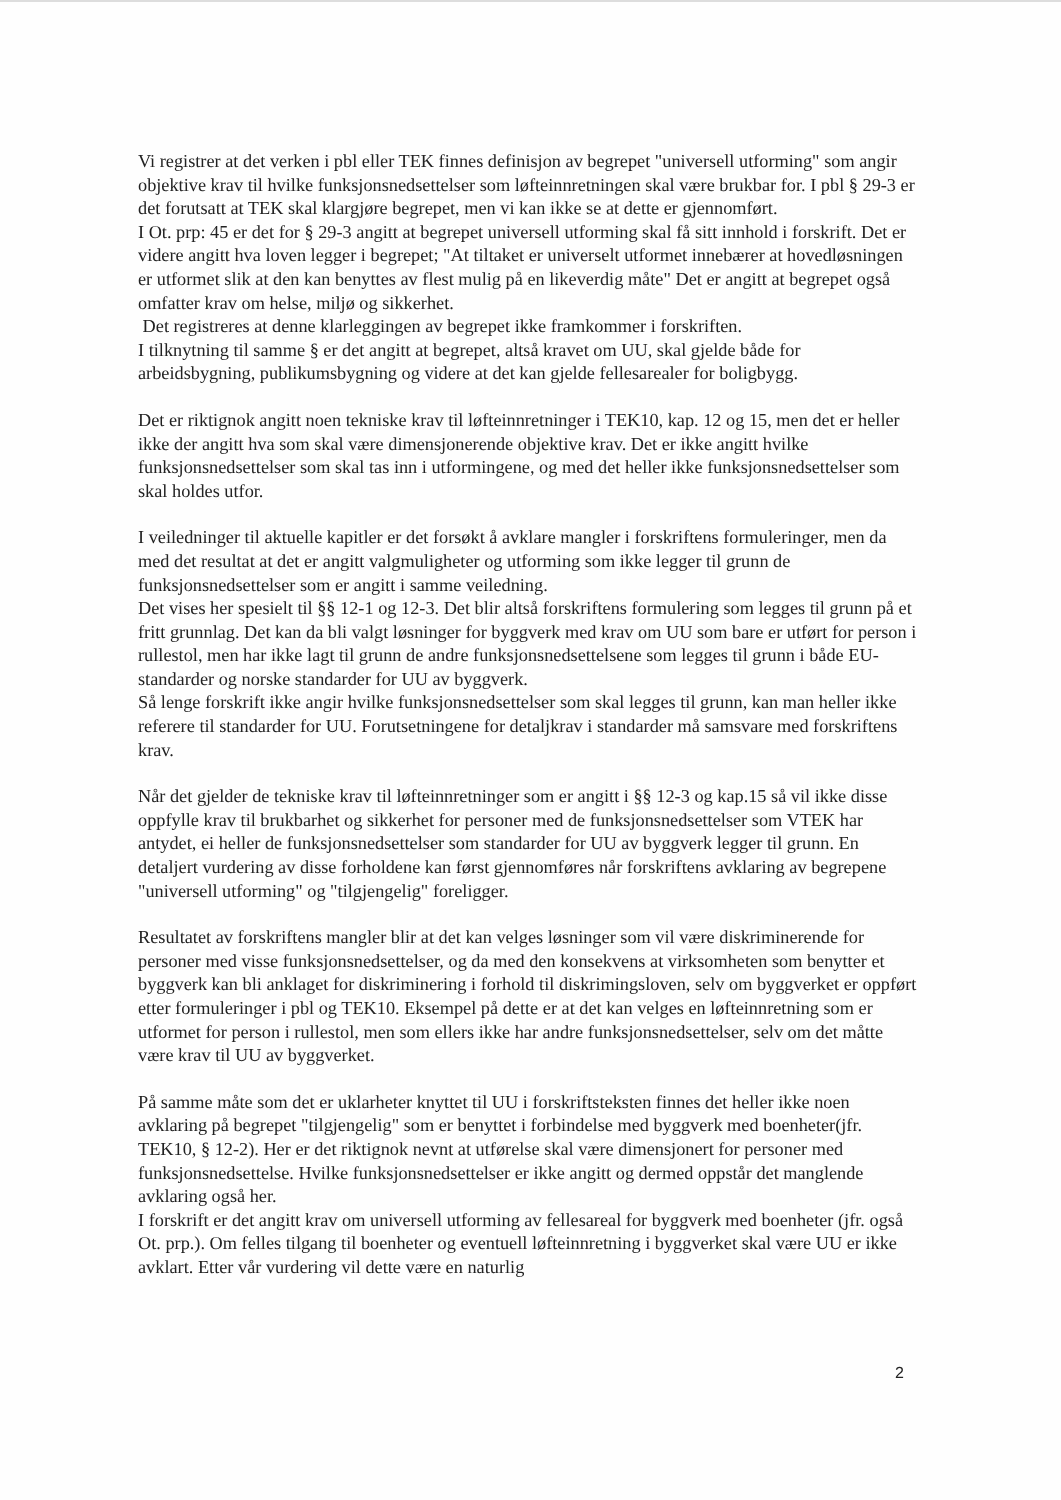Vi registrer at det verken i pbl eller TEK finnes definisjon av begrepet "universell utforming" som angir objektive krav til hvilke funksjonsnedsettelser som løfteinnretningen skal være brukbar for. I pbl § 29-3 er det forutsatt at TEK skal klargjøre begrepet, men vi kan ikke se at dette er gjennomført.
I Ot. prp: 45 er det for § 29-3 angitt at begrepet universell utforming skal få sitt innhold i forskrift. Det er videre angitt hva loven legger i begrepet; "At tiltaket er universelt utformet innebærer at hovedløsningen er utformet slik at den kan benyttes av flest mulig på en likeverdig måte" Det er angitt at begrepet også omfatter krav om helse, miljø og sikkerhet.
Det registreres at denne klarleggingen av begrepet ikke framkommer i forskriften.
I tilknytning til samme § er det angitt at begrepet, altså kravet om UU, skal gjelde både for arbeidsbygning, publikumsbygning og videre at det kan gjelde fellesarealer for boligbygg.
Det er riktignok angitt noen tekniske krav til løfteinnretninger i TEK10, kap. 12 og 15, men det er heller ikke der angitt hva som skal være dimensjonerende objektive krav. Det er ikke angitt hvilke funksjonsnedsettelser som skal tas inn i utformingene, og med det heller ikke funksjonsnedsettelser som skal holdes utfor.
I veiledninger til aktuelle kapitler er det forsøkt å avklare mangler i forskriftens formuleringer, men da med det resultat at det er angitt valgmuligheter og utforming som ikke legger til grunn de funksjonsnedsettelser som er angitt i samme veiledning.
Det vises her spesielt til §§ 12-1 og 12-3. Det blir altså forskriftens formulering som legges til grunn på et fritt grunnlag. Det kan da bli valgt løsninger for byggverk med krav om UU som bare er utført for person i rullestol, men har ikke lagt til grunn de andre funksjonsnedsettelsene som legges til grunn i både EU- standarder og norske standarder for UU av byggverk.
Så lenge forskrift ikke angir hvilke funksjonsnedsettelser som skal legges til grunn, kan man heller ikke referere til standarder for UU. Forutsetningene for detaljkrav i standarder må samsvare med forskriftens krav.
Når det gjelder de tekniske krav til løfteinnretninger som er angitt i §§ 12-3 og kap.15 så vil ikke disse oppfylle krav til brukbarhet og sikkerhet for personer med de funksjonsnedsettelser som VTEK har antydet, ei heller de funksjonsnedsettelser som standarder for UU av byggverk legger til grunn. En detaljert vurdering av disse forholdene kan først gjennomføres når forskriftens avklaring av begrepene "universell utforming" og "tilgjengelig" foreligger.
Resultatet av forskriftens mangler blir at det kan velges løsninger som vil være diskriminerende for personer med visse funksjonsnedsettelser, og da med den konsekvens at virksomheten som benytter et byggverk kan bli anklaget for diskriminering i forhold til diskrimingsloven, selv om byggverket er oppført etter formuleringer i pbl og TEK10. Eksempel på dette er at det kan velges en løfteinnretning som er utformet for person i rullestol, men som ellers ikke har andre funksjonsnedsettelser, selv om det måtte være krav til UU av byggverket.
På samme måte som det er uklarheter knyttet til UU i forskriftsteksten finnes det heller ikke noen avklaring på begrepet "tilgjengelig" som er benyttet i forbindelse med byggverk med boenheter(jfr. TEK10, § 12-2). Her er det riktignok nevnt at utførelse skal være dimensjonert for personer med funksjonsnedsettelse. Hvilke funksjonsnedsettelser er ikke angitt og dermed oppstår det manglende avklaring også her.
I forskrift er det angitt krav om universell utforming av fellesareal for byggverk med boenheter (jfr. også Ot. prp.). Om felles tilgang til boenheter og eventuell løfteinnretning i byggverket skal være UU er ikke avklart. Etter vår vurdering vil dette være en naturlig
2